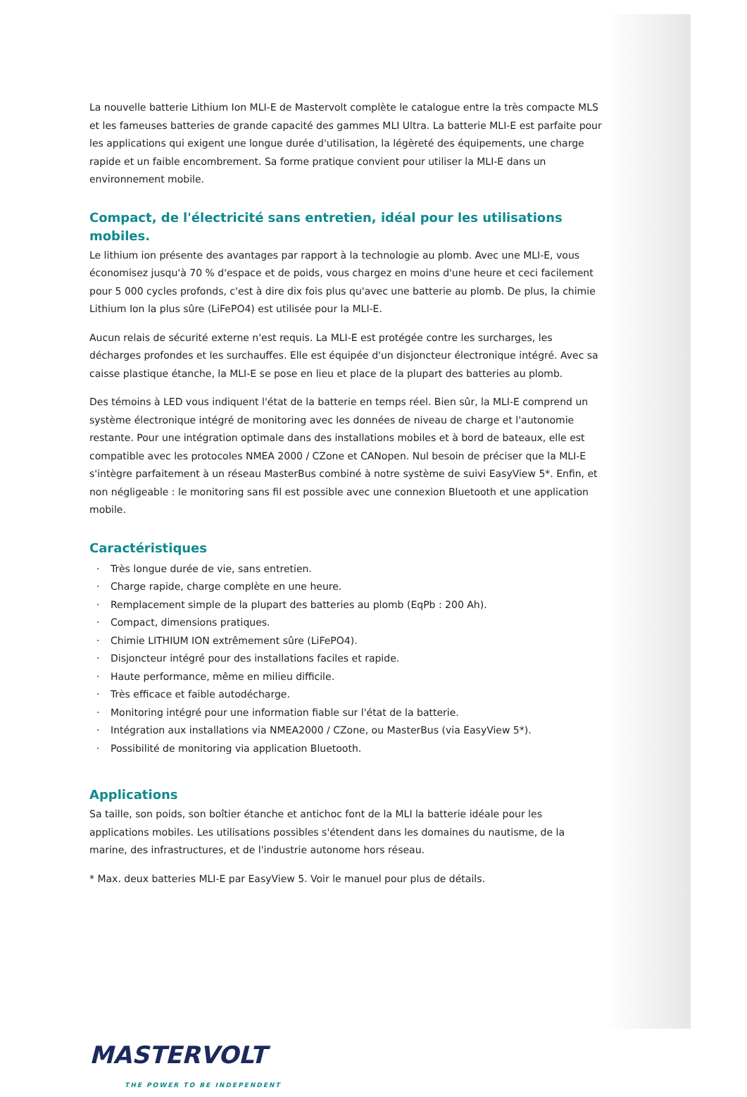La nouvelle batterie Lithium Ion MLI-E de Mastervolt complète le catalogue entre la très compacte MLS et les fameuses batteries de grande capacité des gammes MLI Ultra. La batterie MLI-E est parfaite pour les applications qui exigent une longue durée d'utilisation, la légèreté des équipements, une charge rapide et un faible encombrement. Sa forme pratique convient pour utiliser la MLI-E dans un environnement mobile.
Compact, de l'électricité sans entretien, idéal pour les utilisations mobiles.
Le lithium ion présente des avantages par rapport à la technologie au plomb. Avec une MLI-E, vous économisez jusqu'à 70 % d'espace et de poids, vous chargez en moins d'une heure et ceci facilement pour 5 000 cycles profonds, c'est à dire dix fois plus qu'avec une batterie au plomb. De plus, la chimie Lithium Ion la plus sûre (LiFePO4) est utilisée pour la MLI-E.
Aucun relais de sécurité externe n'est requis. La MLI-E est protégée contre les surcharges, les décharges profondes et les surchauffes. Elle est équipée d'un disjoncteur électronique intégré. Avec sa caisse plastique étanche, la MLI-E se pose en lieu et place de la plupart des batteries au plomb.
Des témoins à LED vous indiquent l'état de la batterie en temps réel. Bien sûr, la MLI-E comprend un système électronique intégré de monitoring avec les données de niveau de charge et l'autonomie restante. Pour une intégration optimale dans des installations mobiles et à bord de bateaux, elle est compatible avec les protocoles NMEA 2000 / CZone et CANopen. Nul besoin de préciser que la MLI-E s'intègre parfaitement à un réseau MasterBus combiné à notre système de suivi EasyView 5*. Enfin, et non négligeable : le monitoring sans fil est possible avec une connexion Bluetooth et une application mobile.
Caractéristiques
· Très longue durée de vie, sans entretien.
· Charge rapide, charge complète en une heure.
· Remplacement simple de la plupart des batteries au plomb (EqPb : 200 Ah).
· Compact, dimensions pratiques.
· Chimie LITHIUM ION extrêmement sûre (LiFePO4).
· Disjoncteur intégré pour des installations faciles et rapide.
· Haute performance, même en milieu difficile.
· Très efficace et faible autodécharge.
· Monitoring intégré pour une information fiable sur l'état de la batterie.
· Intégration aux installations via NMEA2000 / CZone, ou MasterBus (via EasyView 5*).
· Possibilité de monitoring via application Bluetooth.
Applications
Sa taille, son poids, son boîtier étanche et antichoc font de la MLI la batterie idéale pour les applications mobiles. Les utilisations possibles s'étendent dans les domaines du nautisme, de la marine, des infrastructures, et de l'industrie autonome hors réseau.
* Max. deux batteries MLI-E par EasyView 5. Voir le manuel pour plus de détails.
MASTERVOLT
THE POWER TO BE INDEPENDENT